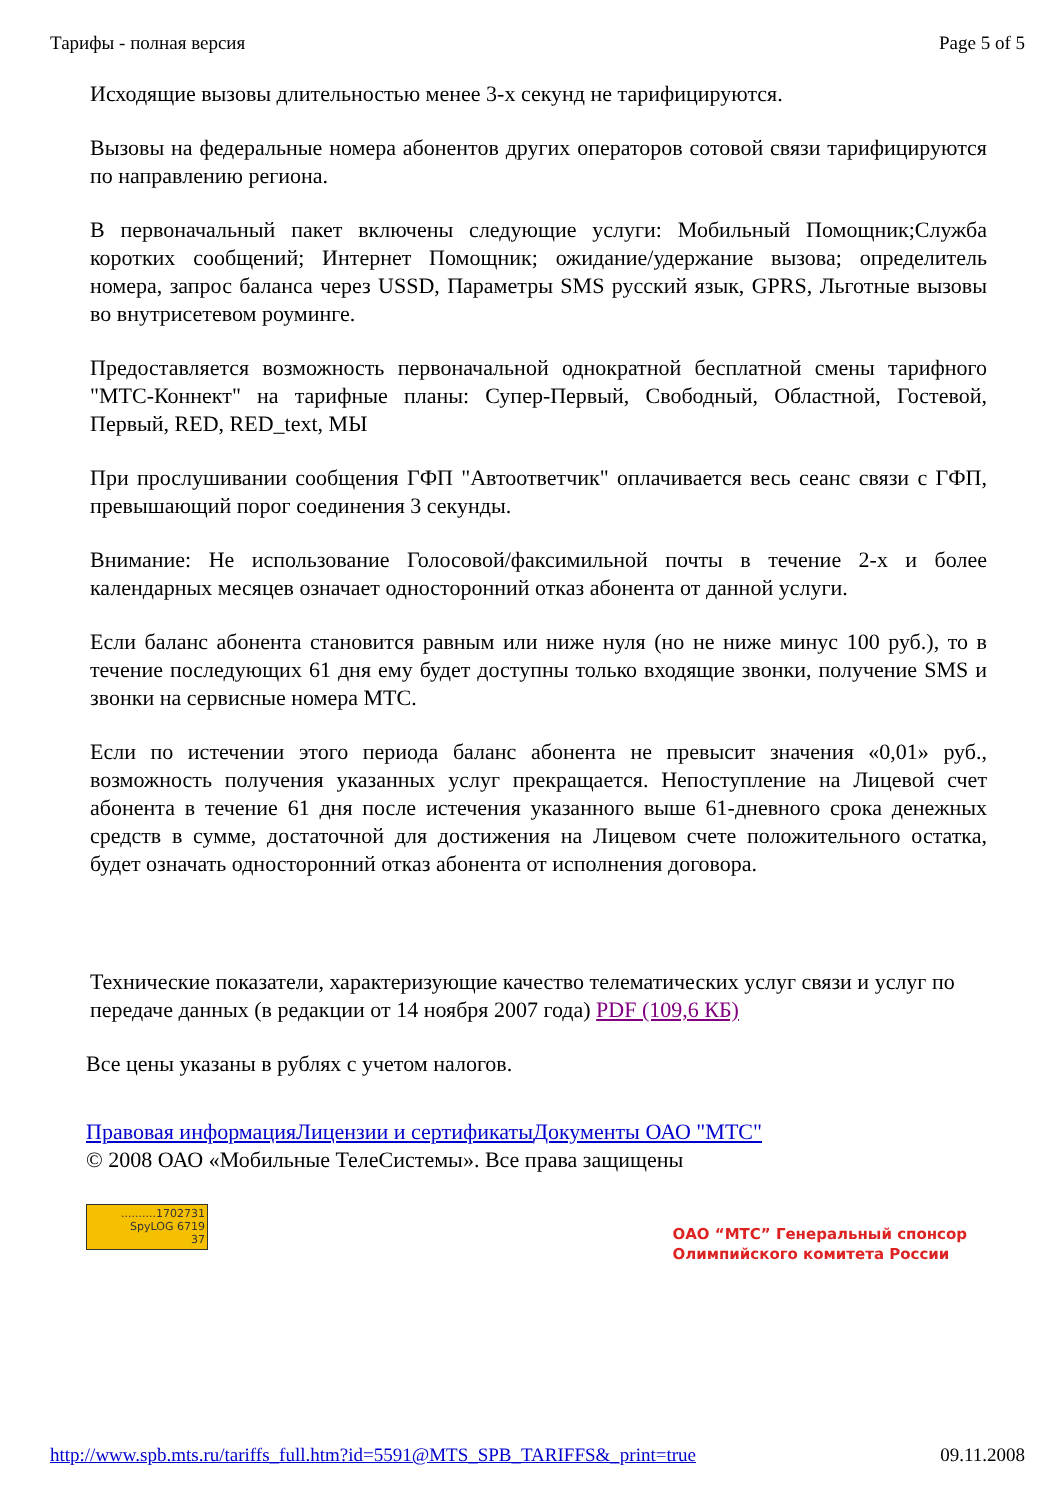Тарифы - полная версия Page 5 of 5
Исходящие вызовы длительностью менее 3-х секунд не тарифицируются.
Вызовы на федеральные номера абонентов других операторов сотовой связи тарифицируются по направлению региона.
В первоначальный пакет включены следующие услуги: Мобильный Помощник;Служба коротких сообщений; Интернет Помощник; ожидание/удержание вызова; определитель номера, запрос баланса через USSD, Параметры SMS русский язык, GPRS, Льготные вызовы во внутрисетевом роуминге.
Предоставляется возможность первоначальной однократной бесплатной смены тарифного "МТС-Коннект" на тарифные планы: Супер-Первый, Свободный, Областной, Гостевой, Первый, RED, RED_text, МЫ
При прослушивании сообщения ГФП "Автоответчик" оплачивается весь сеанс связи с ГФП, превышающий порог соединения 3 секунды.
Внимание: Не использование Голосовой/факсимильной почты в течение 2-х и более календарных месяцев означает односторонний отказ абонента от данной услуги.
Если баланс абонента становится равным или ниже нуля (но не ниже минус 100 руб.), то в течение последующих 61 дня ему будет доступны только входящие звонки, получение SMS и звонки на сервисные номера МТС.
Если по истечении этого периода баланс абонента не превысит значения «0,01» руб., возможность получения указанных услуг прекращается. Непоступление на Лицевой счет абонента в течение 61 дня после истечения указанного выше 61-дневного срока денежных средств в сумме, достаточной для достижения на Лицевом счете положительного остатка, будет означать односторонний отказ абонента от исполнения договора.
Технические показатели, характеризующие качество телематических услуг связи и услуг по передаче данных (в редакции от 14 ноября 2007 года) PDF (109,6 КБ)
Все цены указаны в рублях с учетом налогов.
Правовая информация Лицензии и сертификаты Документы ОАО "МТС"
© 2008 ОАО «Мобильные ТелеСистемы». Все права защищены
..........1702731
SpyLOG 6719
37 ОАО “МТС” Генеральный спонсор
Олимпийского комитета России
http://www.spb.mts.ru/tariffs_full.htm?id=5591@MTS_SPB_TARIFFS&_print=true 09.11.2008